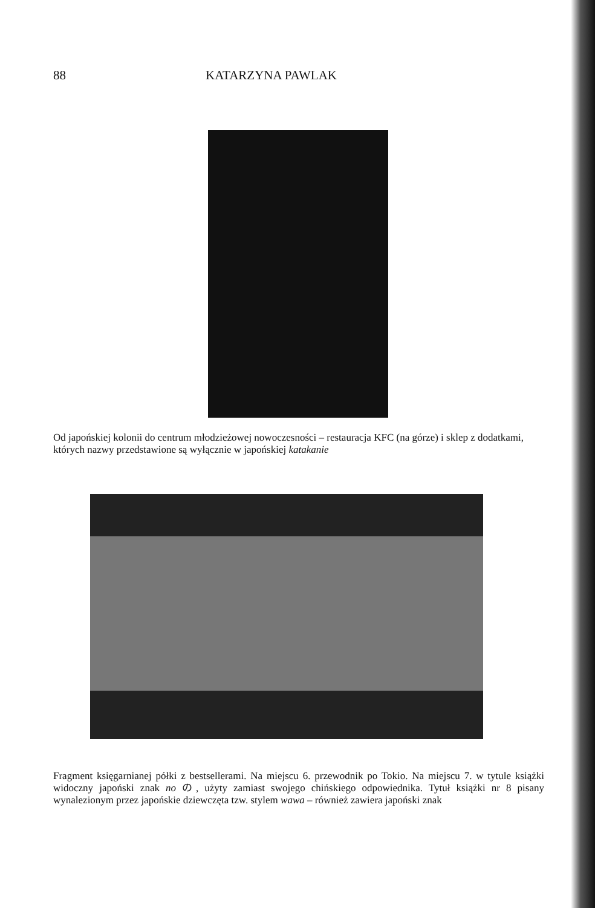88
KATARZYNA PAWLAK
Od japońskiej kolonii do centrum młodzieżowej nowoczesności – restauracja KFC (na górze) i sklep z dodatkami, których nazwy przedstawione są wyłącznie w japońskiej katakanie
Fragment księgarnianej półki z bestsellerami. Na miejscu 6. przewodnik po Tokio. Na miejscu 7. w tytule książki widoczny japoński znak no の, użyty zamiast swojego chińskiego odpowiednika. Tytuł książki nr 8 pisany wynalezionym przez japońskie dziewczęta tzw. stylem wawa – również zawiera japoński znak